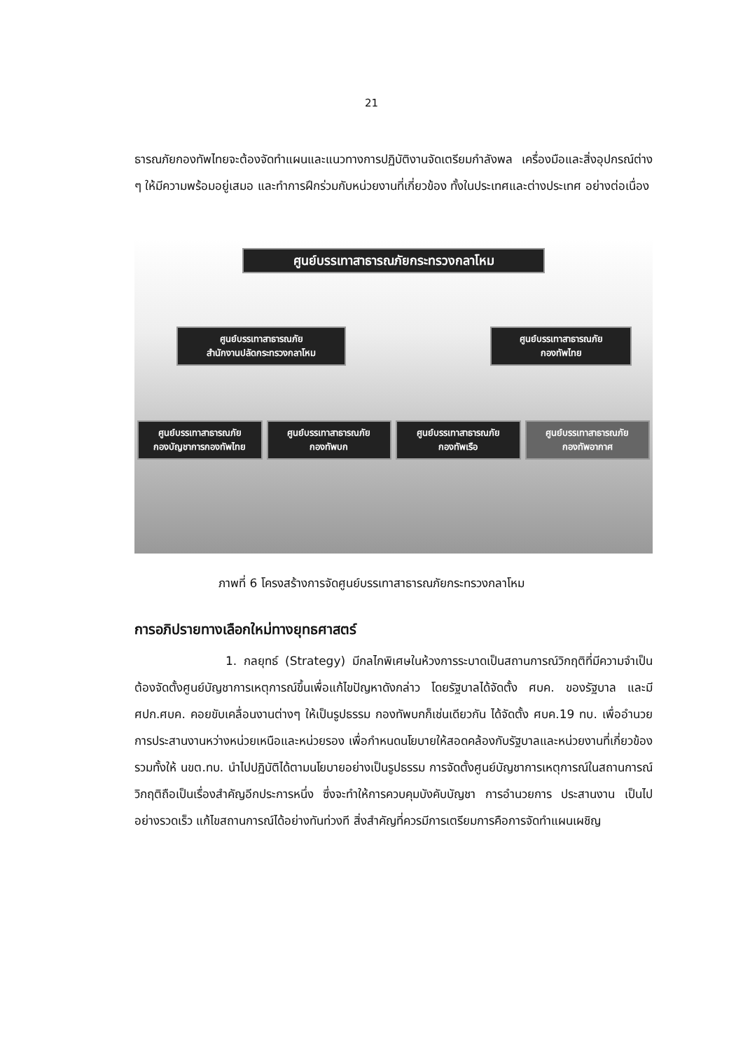21
ธารณภัยกองทัพไทยจะต้องจัดทำแผนและแนวทางการปฏิบัติงานจัดเตรียมกำลังพล เครื่องมือและสิ่งอุปกรณ์ต่าง ๆ ให้มีความพร้อมอยู่เสมอ และทำการฝึกร่วมกับหน่วยงานที่เกี่ยวข้อง ทั้งในประเทศและต่างประเทศ อย่างต่อเนื่อง
ศูนย์บรรเทาสาธารณภัยกระทรวงกลาโหม
ศูนย์บรรเทาสาธารณภัย
สำนักงานปลัดกระทรวงกลาโหม
ศูนย์บรรเทาสาธารณภัย
กองทัพไทย
ศูนย์บรรเทาสาธารณภัย
กองบัญชาการกองทัพไทย
ศูนย์บรรเทาสาธารณภัย
กองทัพบก
ศูนย์บรรเทาสาธารณภัย
กองทัพเรือ
ศูนย์บรรเทาสาธารณภัย
กองทัพอากาศ
ภาพที่ 6 โครงสร้างการจัดศูนย์บรรเทาสาธารณภัยกระทรวงกลาโหม
การอภิปรายทางเลือกใหม่ทางยุทธศาสตร์
1. กลยุทธ์ (Strategy) มีกลไกพิเศษในห้วงการระบาดเป็นสถานการณ์วิกฤติที่มีความจำเป็นต้องจัดตั้งศูนย์บัญชาการเหตุการณ์ขึ้นเพื่อแก้ไขปัญหาดังกล่าว โดยรัฐบาลได้จัดตั้ง ศบค. ของรัฐบาล และมี ศปก.ศบค. คอยขับเคลื่อนงานต่างๆ ให้เป็นรูปธรรม กองทัพบกก็เช่นเดียวกัน ได้จัดตั้ง ศบค.19 ทบ. เพื่ออำนวยการประสานงานหว่างหน่วยเหนือและหน่วยรอง เพื่อกำหนดนโยบายให้สอดคล้องกับรัฐบาลและหน่วยงานที่เกี่ยวข้อง รวมทั้งให้ นขต.ทบ. นำไปปฏิบัติได้ตามนโยบายอย่างเป็นรูปธรรม การจัดตั้งศูนย์บัญชาการเหตุการณ์ในสถานการณ์วิกฤติถือเป็นเรื่องสำคัญอีกประการหนึ่ง ซึ่งจะทำให้การควบคุมบังคับบัญชา การอำนวยการ ประสานงาน เป็นไปอย่างรวดเร็ว แก้ไขสถานการณ์ได้อย่างทันท่วงที สิ่งสำคัญที่ควรมีการเตรียมการคือการจัดทำแผนเผชิญ